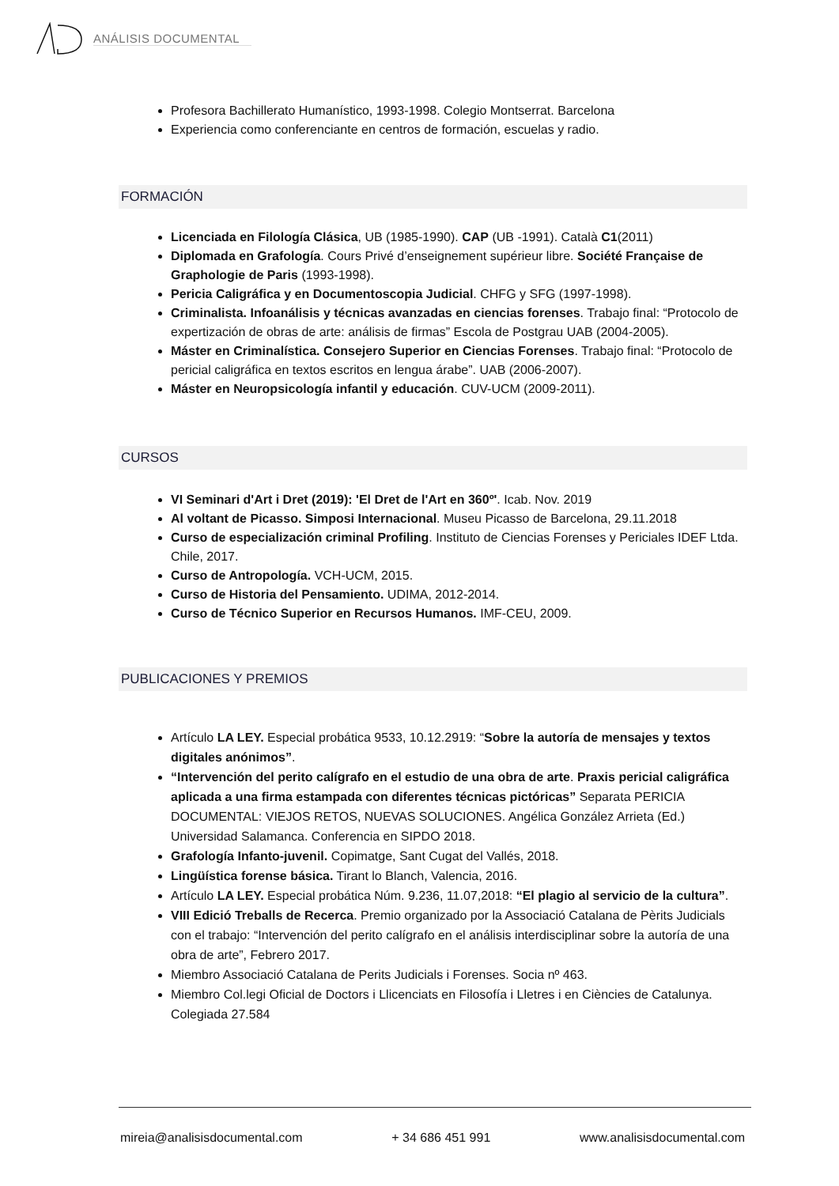ANÁLISIS DOCUMENTAL
Profesora Bachillerato Humanístico, 1993-1998. Colegio Montserrat. Barcelona
Experiencia como conferenciante en centros de formación, escuelas y radio.
FORMACIÓN
Licenciada en Filología Clásica, UB (1985-1990). CAP (UB -1991). Català C1(2011)
Diplomada en Grafología. Cours Privé d’enseignement supérieur libre. Société Française de Graphologie de Paris (1993-1998).
Pericia Caligráfica y en Documentoscopia Judicial. CHFG y SFG (1997-1998).
Criminalista. Infoanálisis y técnicas avanzadas en ciencias forenses. Trabajo final: “Protocolo de expertización de obras de arte: análisis de firmas” Escola de Postgrau UAB (2004-2005).
Máster en Criminalística. Consejero Superior en Ciencias Forenses. Trabajo final: “Protocolo de pericial caligráfica en textos escritos en lengua árabe”. UAB (2006-2007).
Máster en Neuropsicología infantil y educación. CUV-UCM (2009-2011).
CURSOS
VI Seminari d'Art i Dret (2019): 'El Dret de l'Art en 360º'. Icab. Nov. 2019
Al voltant de Picasso. Simposi Internacional. Museu Picasso de Barcelona, 29.11.2018
Curso de especialización criminal Profiling. Instituto de Ciencias Forenses y Periciales IDEF Ltda. Chile, 2017.
Curso de Antropología. VCH-UCM, 2015.
Curso de Historia del Pensamiento. UDIMA, 2012-2014.
Curso de Técnico Superior en Recursos Humanos. IMF-CEU, 2009.
PUBLICACIONES Y PREMIOS
Artículo LA LEY. Especial probática 9533, 10.12.2919: “Sobre la autoría de mensajes y textos digitales anónimos”.
“Intervención del perito calígrafo en el estudio de una obra de arte. Praxis pericial caligráfica aplicada a una firma estampada con diferentes técnicas pictóricas” Separata PERICIA DOCUMENTAL: VIEJOS RETOS, NUEVAS SOLUCIONES. Angélica González Arrieta (Ed.) Universidad Salamanca. Conferencia en SIPDO 2018.
Grafología Infanto-juvenil. Copimatge, Sant Cugat del Vallés, 2018.
Lingüística forense básica. Tirant lo Blanch, Valencia, 2016.
Artículo LA LEY. Especial probática Núm. 9.236, 11.07,2018: “El plagio al servicio de la cultura”.
VIII Edició Treballs de Recerca. Premio organizado por la Associació Catalana de Pèrits Judicials con el trabajo: “Intervención del perito calígrafo en el análisis interdisciplinar sobre la autoría de una obra de arte”, Febrero 2017.
Miembro Associació Catalana de Perits Judicials i Forenses. Socia nº 463.
Miembro Col.legi Oficial de Doctors i Llicenciats en Filosofía i Lletres i en Ciències de Catalunya. Colegiada 27.584
mireia@analisisdocumental.com + 34 686 451 991 www.analisisdocumental.com